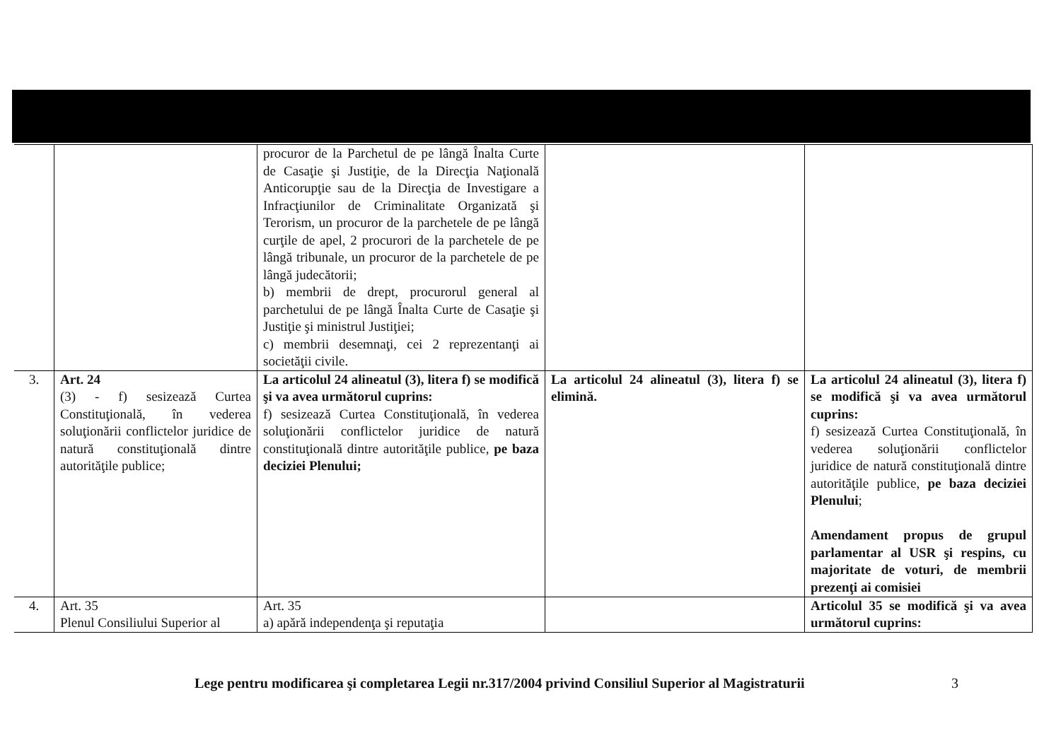| | | procuror de la Parchetul de pe lângă Înalta Curte de Casaţie şi Justiţie, de la Direcţia Naţională Anticorupţie sau de la Direcţia de Investigare a Infracţiunilor de Criminalitate Organizată şi Terorism, un procuror de la parchetele de pe lângă curţile de apel, 2 procurori de la parchetele de pe lângă tribunale, un procuror de la parchetele de pe lângă judecătorii; b) membrii de drept, procurorul general al parchetului de pe lângă Înalta Curte de Casaţie şi Justiţie şi ministrul Justiţiei; c) membrii desemnaţi, cei 2 reprezentanţi ai societăţii civile. | | |
| 3. | Art. 24 (3) - f) sesizează Curtea Constituţională, în vederea soluţionării conflictelor juridice de natură constituţională dintre autorităţile publice; | La articolul 24 alineatul (3), litera f) se modifică şi va avea următorul cuprins: f) sesizează Curtea Constituţională, în vederea soluţionării conflictelor juridice de natură constituţională dintre autorităţile publice, pe baza deciziei Plenului; | La articolul 24 alineatul (3), litera f) se elimină. | La articolul 24 alineatul (3), litera f) se modifică şi va avea următorul cuprins: f) sesizează Curtea Constituţională, în vederea soluţionării conflictelor juridice de natură constituţională dintre autorităţile publice, pe baza deciziei Plenului ; Amendament propus de grupul parlamentar al USR şi respins, cu majoritate de voturi, de membrii prezenţi ai comisiei |
| 4. | Art. 35 Plenul Consiliului Superior al | Art. 35 a) apără independenţa şi reputaţia | | Articolul 35 se modifică şi va avea următorul cuprins: |
Lege pentru modificarea şi completarea Legii nr.317/2004 privind Consiliul Superior al Magistraturii
3